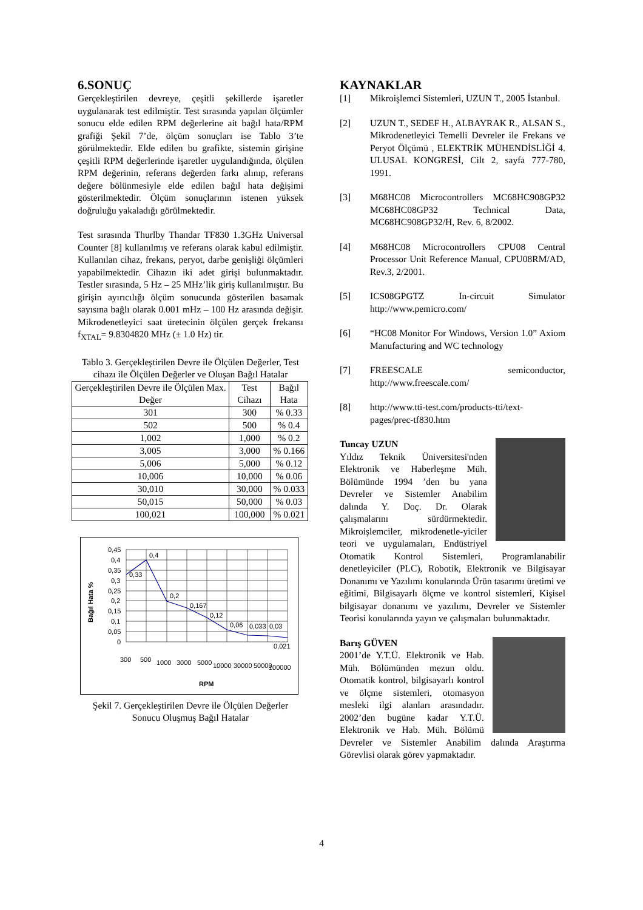6.SONUÇ
Gerçekleştirilen devreye, çeşitli şekillerde işaretler uygulanarak test edilmiştir. Test sırasında yapılan ölçümler sonucu elde edilen RPM değerlerine ait bağıl hata/RPM grafiği Şekil 7’de, ölçüm sonuçları ise Tablo 3’te görülmektedir. Elde edilen bu grafikte, sistemin girişine çeşitli RPM değerlerinde işaretler uygulandığında, ölçülen RPM değerinin, referans değerden farkı alınıp, referans değere bölünmesiyle elde edilen bağıl hata değişimi gösterilmektedir. Ölçüm sonuçlarının istenen yüksek doğruluğu yakaladığı görülmektedir.
Test sırasında Thurlby Thandar TF830 1.3GHz Universal Counter [8] kullanılmış ve referans olarak kabul edilmiştir. Kullanılan cihaz, frekans, peryot, darbe genişliği ölçümleri yapabilmektedir. Cihazın iki adet girişi bulunmaktadır. Testler sırasında, 5 Hz – 25 MHz’lik giriş kullanılmıştır. Bu girişin ayırıcılığı ölçüm sonucunda gösterilen basamak sayısına bağlı olarak 0.001 mHz – 100 Hz arasında değişir. Mikrodenetleyici saat üretecinin ölçülen gerçek frekansı f<sub>XTAL</sub>= 9.8304820 MHz (± 1.0 Hz) tir.
Tablo 3. Gerçekleştirilen Devre ile Ölçülen Değerler, Test cihazı ile Ölçülen Değerler ve Oluşan Bağıl Hatalar
| Gerçekleştirilen Devre ile Ölçülen Max. Değer | Test Cihazı | Bağıl Hata |
| --- | --- | --- |
| 301 | 300 | % 0.33 |
| 502 | 500 | % 0.4 |
| 1,002 | 1,000 | % 0.2 |
| 3,005 | 3,000 | % 0.166 |
| 5,006 | 5,000 | % 0.12 |
| 10,006 | 10,000 | % 0.06 |
| 30,010 | 30,000 | % 0.033 |
| 50,015 | 50,000 | % 0.03 |
| 100,021 | 100,000 | % 0.021 |
Bağıl Hata %
0,45
0,4
0,35
0,3
0,25
0,2
0,15
0,1
0,05
0
0,33
0,4
0,2
0,167
0,12
0,06
0,033
0,03
0,021
300
500
1000
3000
5000
10000
30000
50000
100000
RPM
Şekil 7. Gerçekleştirilen Devre ile Ölçülen Değerler Sonucu Oluşmuş Bağıl Hatalar
KAYNAKLAR
[1] Mikroişlemci Sistemleri, UZUN T., 2005 İstanbul.
[2] UZUN T., SEDEF H., ALBAYRAK R., ALSAN S., Mikrodenetleyici Temelli Devreler ile Frekans ve Peryot Ölçümü , ELEKTRİK MÜHENDİSLİĞİ 4. ULUSAL KONGRESİ, Cilt 2, sayfa 777-780, 1991.
[3] M68HC08 Microcontrollers MC68HC908GP32 MC68HC08GP32 Technical Data, MC68HC908GP32/H, Rev. 6, 8/2002.
[4] M68HC08 Microcontrollers CPU08 Central Processor Unit Reference Manual, CPU08RM/AD, Rev.3, 2/2001.
[5] ICS08GPGTZ In-circuit Simulator http://www.pemicro.com/
[6] “HC08 Monitor For Windows, Version 1.0” Axiom Manufacturing and WC technology
[7] FREESCALE semiconductor, http://www.freescale.com/
[8] http://www.tti-test.com/products-tti/text-pages/prec-tf830.htm
Tuncay UZUN
Yıldız Teknik Üniversitesi'nden Elektronik ve Haberleşme Müh. Bölümünde 1994 ’den bu yana Devreler ve Sistemler Anabilim dalında Y. Doç. Dr. Olarak çalışmalarını sürdürmektedir. Mikroişlemciler, mikrodenetle-yiciler teori ve uygulamaları, Endüstriyel Otomatik Kontrol Sistemleri, Programlanabilir denetleyiciler (PLC), Robotik, Elektronik ve Bilgisayar Donanımı ve Yazılımı konularında Ürün tasarımı üretimi ve eğitimi, Bilgisayarlı ölçme ve kontrol sistemleri, Kişisel bilgisayar donanımı ve yazılımı, Devreler ve Sistemler Teorisi konularında yayın ve çalışmaları bulunmaktadır.
Barış GÜVEN
2001’de Y.T.Ü. Elektronik ve Hab. Müh. Bölümünden mezun oldu. Otomatik kontrol, bilgisayarlı kontrol ve ölçme sistemleri, otomasyon mesleki ilgi alanları arasındadır. 2002’den bugüne kadar Y.T.Ü. Elektronik ve Hab. Müh. Bölümü Devreler ve Sistemler Anabilim dalında Araştırma Görevlisi olarak görev yapmaktadır.
4